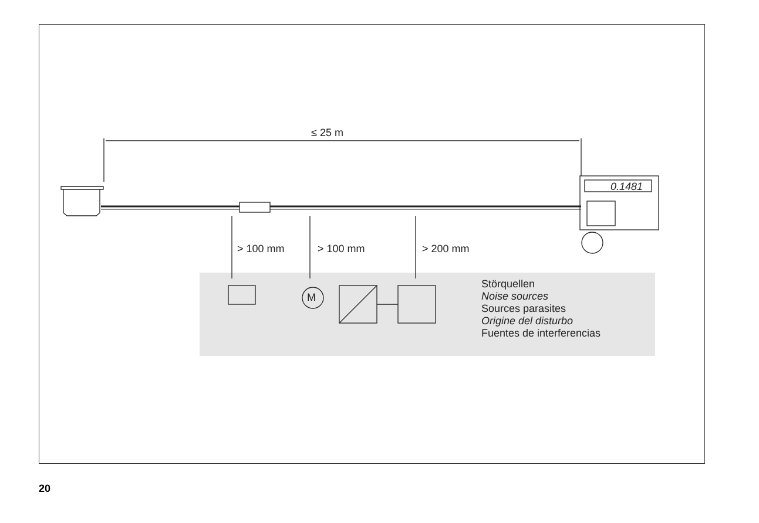≤ 25 m
0.1481
M
> 100 mm > 100 mm > 200 mm
Störquellen
Noise sources
Sources parasites
Origine del disturbo
Fuentes de interferencias
20